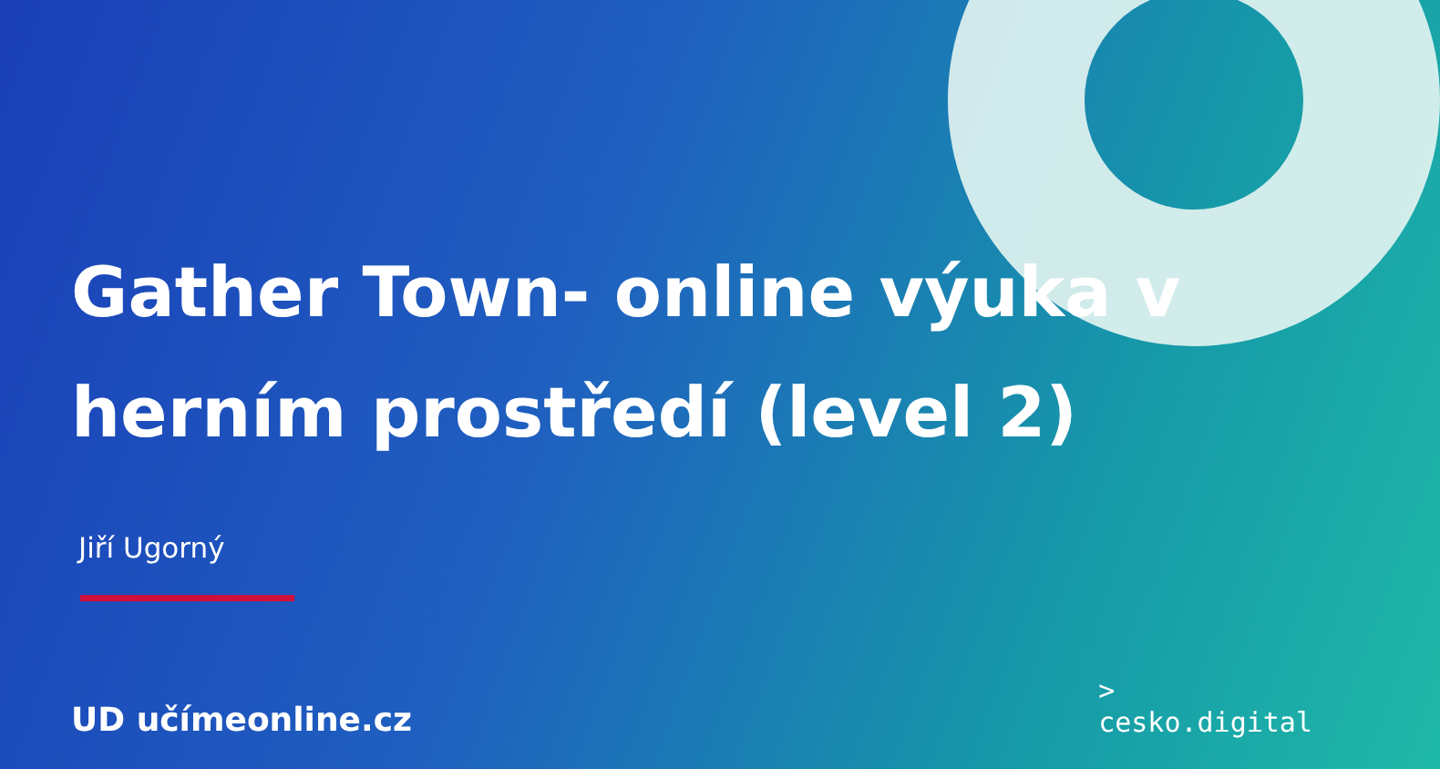Gather Town- online výuka v herním prostředí (level 2)
Jiří Ugorný
UD učímeonline.cz
>
cesko.digital